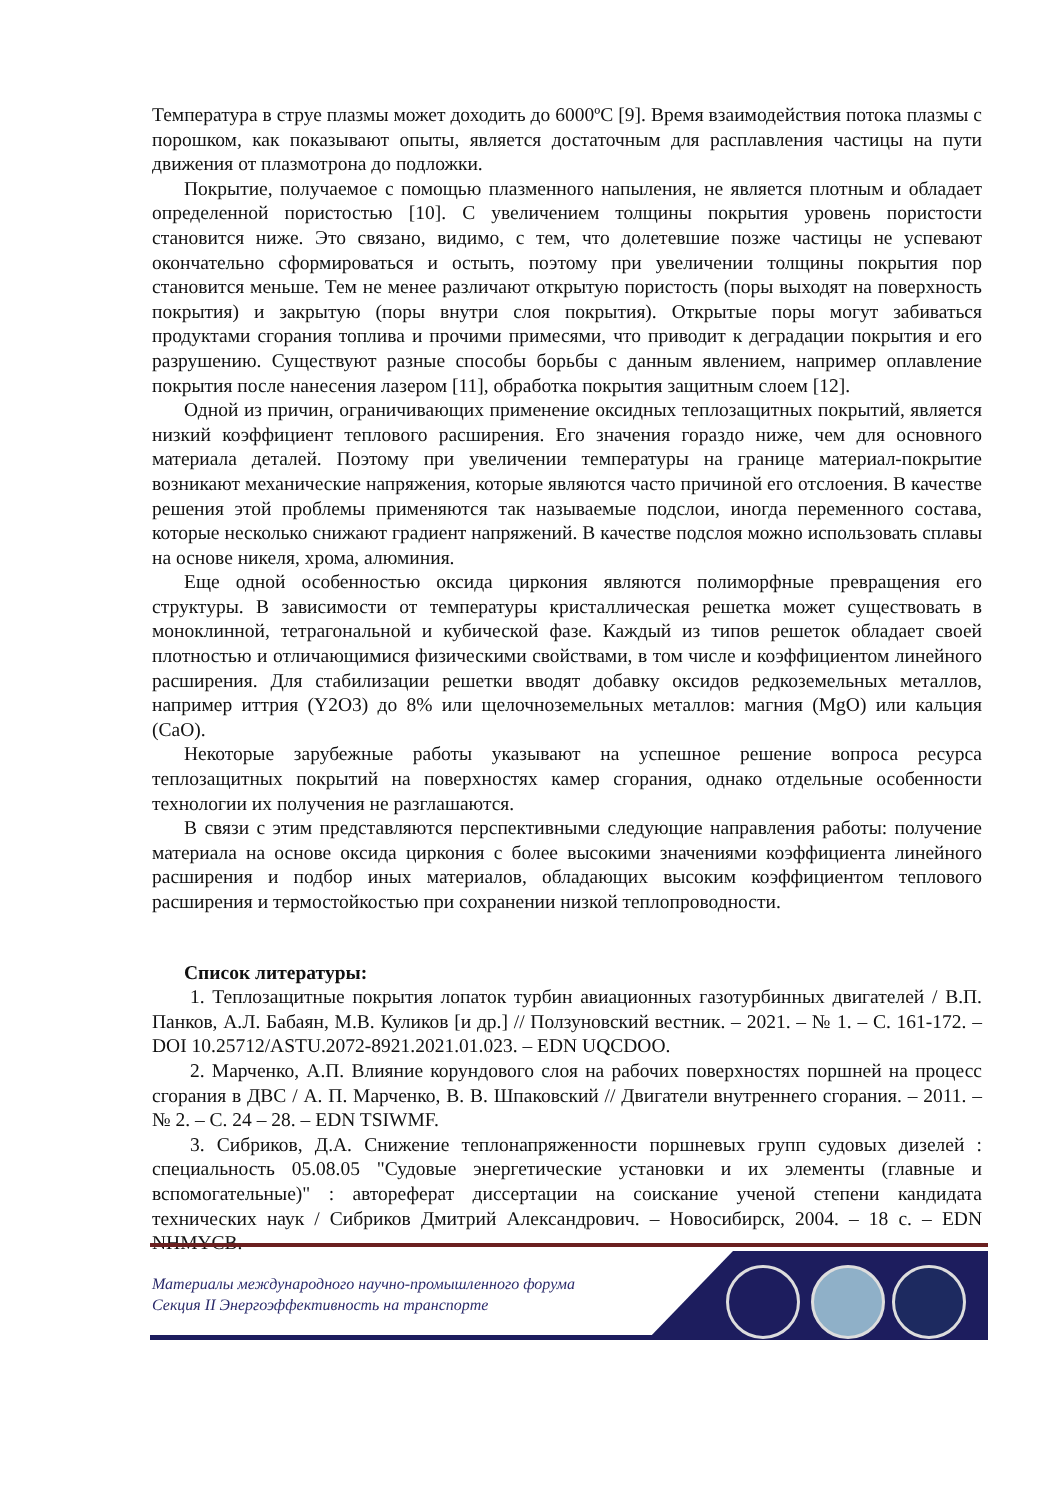Температура в струе плазмы может доходить до 6000ºС [9]. Время взаимодействия потока плазмы с порошком, как показывают опыты, является достаточным для расплавления частицы на пути движения от плазмотрона до подложки.
Покрытие, получаемое с помощью плазменного напыления, не является плотным и обладает определенной пористостью [10]. С увеличением толщины покрытия уровень пористости становится ниже. Это связано, видимо, с тем, что долетевшие позже частицы не успевают окончательно сформироваться и остыть, поэтому при увеличении толщины покрытия пор становится меньше. Тем не менее различают открытую пористость (поры выходят на поверхность покрытия) и закрытую (поры внутри слоя покрытия). Открытые поры могут забиваться продуктами сгорания топлива и прочими примесями, что приводит к деградации покрытия и его разрушению. Существуют разные способы борьбы с данным явлением, например оплавление покрытия после нанесения лазером [11], обработка покрытия защитным слоем [12].
Одной из причин, ограничивающих применение оксидных теплозащитных покрытий, является низкий коэффициент теплового расширения. Его значения гораздо ниже, чем для основного материала деталей. Поэтому при увеличении температуры на границе материал-покрытие возникают механические напряжения, которые являются часто причиной его отслоения. В качестве решения этой проблемы применяются так называемые подслои, иногда переменного состава, которые несколько снижают градиент напряжений. В качестве подслоя можно использовать сплавы на основе никеля, хрома, алюминия.
Еще одной особенностью оксида циркония являются полиморфные превращения его структуры. В зависимости от температуры кристаллическая решетка может существовать в моноклинной, тетрагональной и кубической фазе. Каждый из типов решеток обладает своей плотностью и отличающимися физическими свойствами, в том числе и коэффициентом линейного расширения. Для стабилизации решетки вводят добавку оксидов редкоземельных металлов, например иттрия (Y2O3) до 8% или щелочноземельных металлов: магния (MgO) или кальция (CaO).
Некоторые зарубежные работы указывают на успешное решение вопроса ресурса теплозащитных покрытий на поверхностях камер сгорания, однако отдельные особенности технологии их получения не разглашаются.
В связи с этим представляются перспективными следующие направления работы: получение материала на основе оксида циркония с более высокими значениями коэффициента линейного расширения и подбор иных материалов, обладающих высоким коэффициентом теплового расширения и термостойкостью при сохранении низкой теплопроводности.
Список литературы:
1. Теплозащитные покрытия лопаток турбин авиационных газотурбинных двигателей / В.П. Панков, А.Л. Бабаян, М.В. Куликов [и др.] // Ползуновский вестник. – 2021. – № 1. – С. 161-172. – DOI 10.25712/ASTU.2072-8921.2021.01.023. – EDN UQCDOO.
2. Марченко, А.П. Влияние корундового слоя на рабочих поверхностях поршней на процесс сгорания в ДВС / А. П. Марченко, В. В. Шпаковский // Двигатели внутреннего сгорания. – 2011. – № 2. – С. 24 – 28. – EDN TSIWMF.
3. Сибриков, Д.А. Снижение теплонапряженности поршневых групп судовых дизелей : специальность 05.08.05 "Судовые энергетические установки и их элементы (главные и вспомогательные)" : автореферат диссертации на соискание ученой степени кандидата технических наук / Сибриков Дмитрий Александрович. – Новосибирск, 2004. – 18 с. – EDN NHMYCB.
Материалы международного научно-промышленного форума
Секция II Энергоэффективность на транспорте